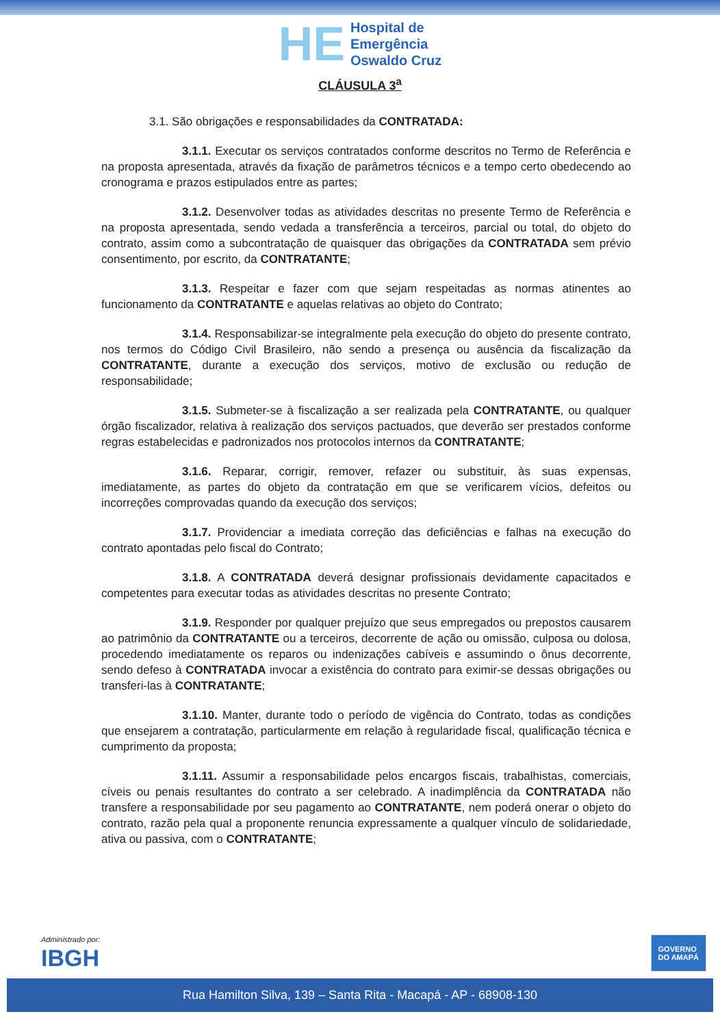HE
Hospital de
Emergência
Oswaldo Cruz
CLÁUSULA 3<sup>a</sup>
3.1. São obrigações e responsabilidades da CONTRATADA:
3.1.1. Executar os serviços contratados conforme descritos no Termo de Referência e na proposta apresentada, através da fixação de parâmetros técnicos e a tempo certo obedecendo ao cronograma e prazos estipulados entre as partes;
3.1.2. Desenvolver todas as atividades descritas no presente Termo de Referência e na proposta apresentada, sendo vedada a transferência a terceiros, parcial ou total, do objeto do contrato, assim como a subcontratação de quaisquer das obrigações da CONTRATADA sem prévio consentimento, por escrito, da CONTRATANTE;
3.1.3. Respeitar e fazer com que sejam respeitadas as normas atinentes ao funcionamento da CONTRATANTE e aquelas relativas ao objeto do Contrato;
3.1.4. Responsabilizar-se integralmente pela execução do objeto do presente contrato, nos termos do Código Civil Brasileiro, não sendo a presença ou ausência da fiscalização da CONTRATANTE, durante a execução dos serviços, motivo de exclusão ou redução de responsabilidade;
3.1.5. Submeter-se à fiscalização a ser realizada pela CONTRATANTE, ou qualquer órgão fiscalizador, relativa à realização dos serviços pactuados, que deverão ser prestados conforme regras estabelecidas e padronizados nos protocolos internos da CONTRATANTE;
3.1.6. Reparar, corrigir, remover, refazer ou substituir, às suas expensas, imediatamente, as partes do objeto da contratação em que se verificarem vícios, defeitos ou incorreções comprovadas quando da execução dos serviços;
3.1.7. Providenciar a imediata correção das deficiências e falhas na execução do contrato apontadas pelo fiscal do Contrato;
3.1.8. A CONTRATADA deverá designar profissionais devidamente capacitados e competentes para executar todas as atividades descritas no presente Contrato;
3.1.9. Responder por qualquer prejuízo que seus empregados ou prepostos causarem ao patrimônio da CONTRATANTE ou a terceiros, decorrente de ação ou omissão, culposa ou dolosa, procedendo imediatamente os reparos ou indenizações cabíveis e assumindo o ônus decorrente, sendo defeso à CONTRATADA invocar a existência do contrato para eximir-se dessas obrigações ou transferi-las à CONTRATANTE;
3.1.10. Manter, durante todo o período de vigência do Contrato, todas as condições que ensejarem a contratação, particularmente em relação à regularidade fiscal, qualificação técnica e cumprimento da proposta;
3.1.11. Assumir a responsabilidade pelos encargos fiscais, trabalhistas, comerciais, cíveis ou penais resultantes do contrato a ser celebrado. A inadimplência da CONTRATADA não transfere a responsabilidade por seu pagamento ao CONTRATANTE, nem poderá onerar o objeto do contrato, razão pela qual a proponente renuncia expressamente a qualquer vínculo de solidariedade, ativa ou passiva, com o CONTRATANTE;
Administrado por:
IBGH
GOVERNO
DO AMAPÁ
Rua Hamilton Silva, 139 – Santa Rita - Macapá - AP - 68908-130